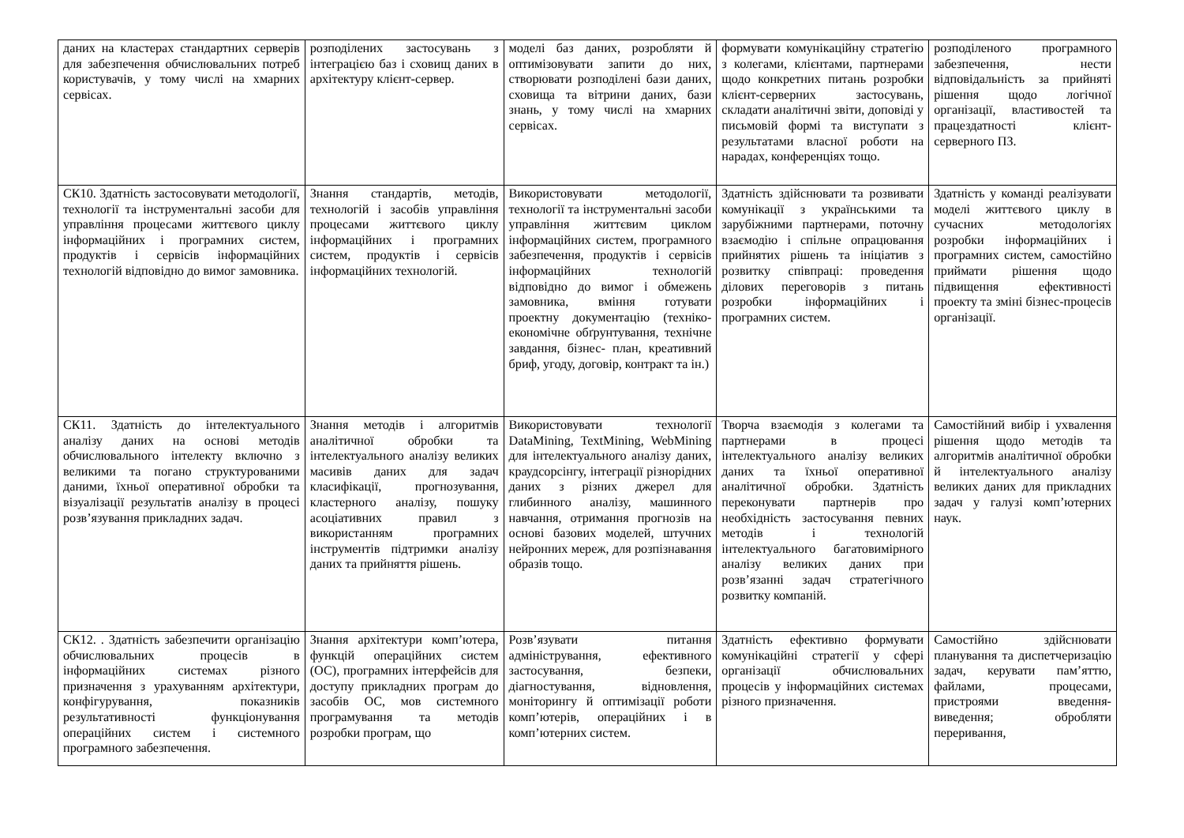| даних на кластерах стандартних серверів для забезпечення обчислювальних потреб користувачів, у тому числі на хмарних сервісах. | розподілених застосувань з інтеграцією баз і сховищ даних в архітектуру клієнт-сервер. | моделі баз даних, розробляти й оптимізовувати запити до них, створювати розподілені бази даних, сховища та вітрини даних, бази знань, у тому числі на хмарних сервісах. | формувати комунікаційну стратегію з колегами, клієнтами, партнерами щодо конкретних питань розробки клієнт-серверних застосувань, складати аналітичні звіти, доповіді у письмовій формі та виступати з результатами власної роботи на нарадах, конференціях тощо. | розподіленого програмного забезпечення, нести відповідальність за прийняті рішення щодо логічної організації, властивостей та працездатності клієнт-серверного ПЗ. |
| СК10. Здатність застосовувати методології, технології та інструментальні засоби для управління процесами життєвого циклу інформаційних і програмних систем, продуктів і сервісів інформаційних технологій відповідно до вимог замовника. | Знання стандартів, методів, технологій і засобів управління процесами життєвого циклу інформаційних і програмних систем, продуктів і сервісів інформаційних технологій. | Використовувати методології, технології та інструментальні засоби управління життєвим циклом інформаційних систем, програмного забезпечення, продуктів і сервісів інформаційних технологій відповідно до вимог і обмежень замовника, вміння готувати проектну документацію (техніко-економічне обґрунтування, технічне завдання, бізнес- план, креативний бриф, угоду, договір, контракт та ін.) | Здатність здійснювати та розвивати комунікації з українськими та зарубіжними партнерами, поточну взаємодію і спільне опрацювання прийнятих рішень та ініціатив з розвитку співпраці: проведення ділових переговорів з питань розробки інформаційних і програмних систем. | Здатність у команді реалізувати моделі життєвого циклу в сучасних методологіях розробки інформаційних і програмних систем, самостійно приймати рішення щодо підвищення ефективності проекту та зміні бізнес-процесів організації. |
| СК11. Здатність до інтелектуального аналізу даних на основі методів обчислювального інтелекту включно з великими та погано структурованими даними, їхньої оперативної обробки та візуалізації результатів аналізу в процесі розв’язування прикладних задач. | Знання методів і алгоритмів аналітичної обробки та інтелектуального аналізу великих масивів даних для задач класифікації, прогнозування, кластерного аналізу, пошуку асоціативних правил з використанням програмних інструментів підтримки аналізу даних та прийняття рішень. | Використовувати технології DataMining, TextMining, WebMining для інтелектуального аналізу даних, краудсорсінгу, інтеграції різнорідних даних з різних джерел для глибинного аналізу, машинного навчання, отримання прогнозів на основі базових моделей, штучних нейронних мереж, для розпізнавання образів тощо. | Творча взаємодія з колегами та партнерами в процесі інтелектуального аналізу великих даних та їхньої оперативної аналітичної обробки. Здатність переконувати партнерів про необхідність застосування певних методів і технологій інтелектуального багатовимірного аналізу великих даних при розв’язанні задач стратегічного розвитку компаній. | Самостійний вибір і ухвалення рішення щодо методів та алгоритмів аналітичної обробки й інтелектуального аналізу великих даних для прикладних задач у галузі комп’ютерних наук. |
| СК12. . Здатність забезпечити організацію обчислювальних процесів в інформаційних системах різного призначення з урахуванням архітектури, конфігурування, показників результативності функціонування операційних систем і системного програмного забезпечення. | Знання архітектури комп’ютера, функцій операційних систем (ОС), програмних інтерфейсів для доступу прикладних програм до засобів ОС, мов системного програмування та методів розробки програм, що | Розв’язувати питання адміністрування, ефективного застосування, безпеки, діагностування, відновлення, моніторингу й оптимізації роботи комп’ютерів, операційних і в комп’ютерних систем. | Здатність ефективно формувати комунікаційні стратегії у сфері організації обчислювальних процесів у інформаційних системах різного призначення. | Самостійно здійснювати планування та диспетчеризацію задач, керувати пам’яттю, файлами, процесами, пристроями введення-виведення; обробляти переривання, |